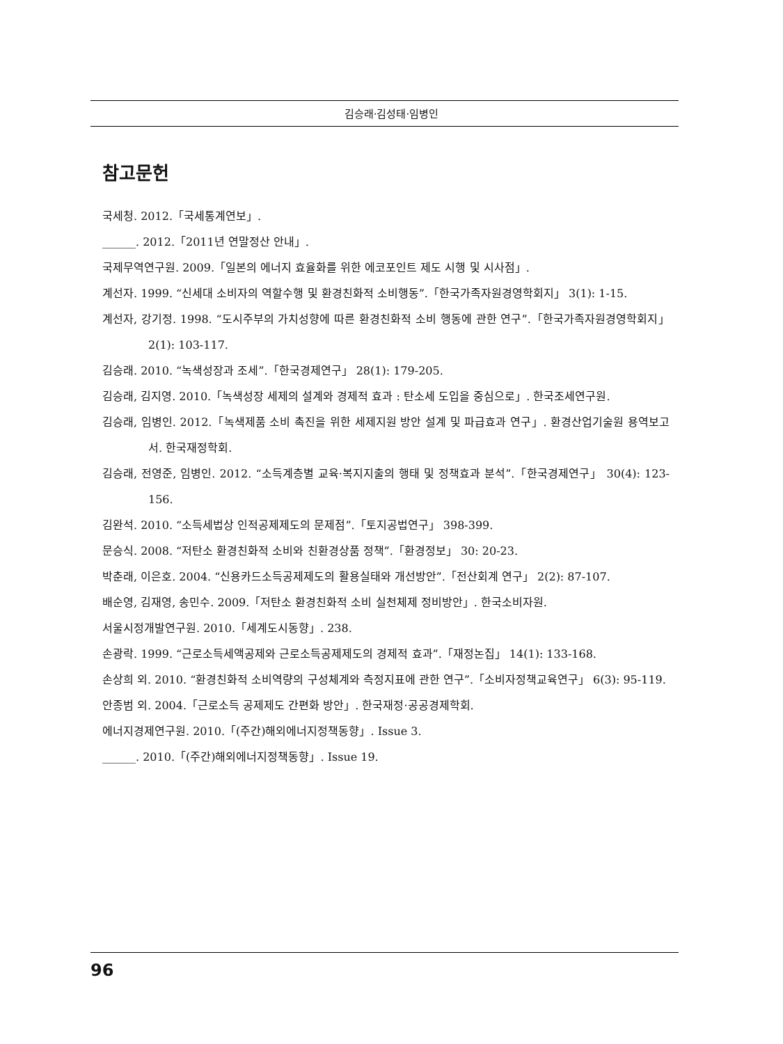김승래·김성태·임병인
참고문헌
국세청. 2012.「국세통계연보」.
______. 2012.「2011년 연말정산 안내」.
국제무역연구원. 2009.「일본의 에너지 효율화를 위한 에코포인트 제도 시행 및 시사점」.
계선자. 1999. “신세대 소비자의 역할수행 및 환경친화적 소비행동”.「한국가족자원경영학회지」 3(1): 1-15.
계선자, 강기정. 1998. “도시주부의 가치성향에 따른 환경친화적 소비 행동에 관한 연구”.「한국가족자원경영학회지」 2(1): 103-117.
김승래. 2010. “녹색성장과 조세”.「한국경제연구」 28(1): 179-205.
김승래, 김지영. 2010.「녹색성장 세제의 설계와 경제적 효과 : 탄소세 도입을 중심으로」. 한국조세연구원.
김승래, 임병인. 2012.「녹색제품 소비 촉진을 위한 세제지원 방안 설계 및 파급효과 연구」. 환경산업기술원 용역보고서. 한국재정학회.
김승래, 전영준, 임병인. 2012. “소득계층별 교육·복지지출의 행태 및 정책효과 분석”.「한국경제연구」 30(4): 123-156.
김완석. 2010. “소득세법상 인적공제제도의 문제점”.「토지공법연구」 398-399.
문승식. 2008. “저탄소 환경친화적 소비와 친환경상품 정책”.「환경정보」 30: 20-23.
박춘래, 이은호. 2004. “신용카드소득공제제도의 활용실태와 개선방안”.「전산회계 연구」 2(2): 87-107.
배순영, 김재영, 송민수. 2009.「저탄소 환경친화적 소비 실천체제 정비방안」. 한국소비자원.
서울시정개발연구원. 2010.「세계도시동향」. 238.
손광락. 1999. “근로소득세액공제와 근로소득공제제도의 경제적 효과”.「재정논집」 14(1): 133-168.
손상희 외. 2010. “환경친화적 소비역량의 구성체계와 측정지표에 관한 연구”.「소비자정책교육연구」 6(3): 95-119.
안종범 외. 2004.「근로소득 공제제도 간편화 방안」. 한국재정·공공경제학회.
에너지경제연구원. 2010.「(주간)해외에너지정책동향」. Issue 3.
______. 2010.「(주간)해외에너지정책동향」. Issue 19.
96